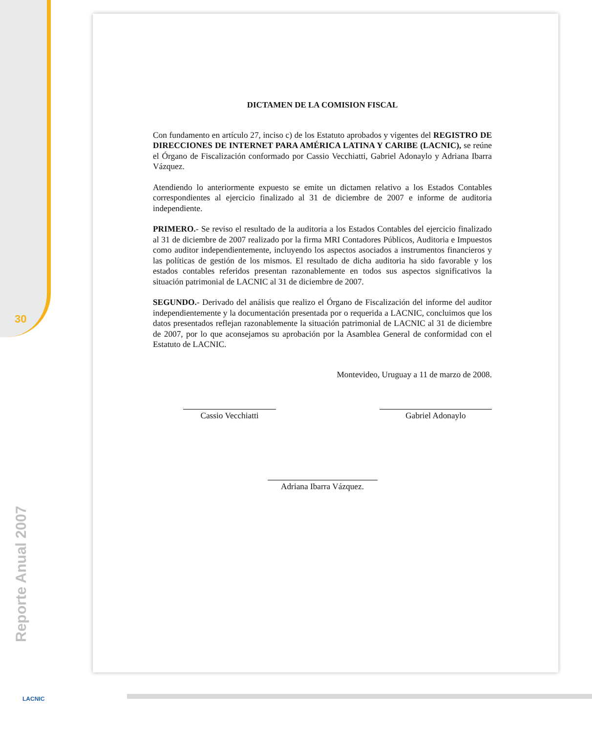30
Reporte Anual 2007
LACNIC
DICTAMEN DE LA COMISION FISCAL
Con fundamento en artículo 27, inciso c) de los Estatuto aprobados y vigentes del REGISTRO DE DIRECCIONES DE INTERNET PARA AMÉRICA LATINA Y CARIBE (LACNIC), se reúne el Órgano de Fiscalización conformado por Cassio Vecchiatti, Gabriel Adonaylo y Adriana Ibarra Vázquez.
Atendiendo lo anteriormente expuesto se emite un dictamen relativo a los Estados Contables correspondientes al ejercicio finalizado al 31 de diciembre de 2007 e informe de auditoria independiente.
PRIMERO.- Se reviso el resultado de la auditoria a los Estados Contables del ejercicio finalizado al 31 de diciembre de 2007 realizado por la firma MRI Contadores Públicos, Auditoria e Impuestos como auditor independientemente, incluyendo los aspectos asociados a instrumentos financieros y las políticas de gestión de los mismos. El resultado de dicha auditoria ha sido favorable y los estados contables referidos presentan razonablemente en todos sus aspectos significativos la situación patrimonial de LACNIC al 31 de diciembre de 2007.
SEGUNDO.- Derivado del análisis que realizo el Órgano de Fiscalización del informe del auditor independientemente y la documentación presentada por o requerida a LACNIC, concluimos que los datos presentados reflejan razonablemente la situación patrimonial de LACNIC al 31 de diciembre de 2007, por lo que aconsejamos su aprobación por la Asamblea General de conformidad con el Estatuto de LACNIC.
Montevideo, Uruguay a 11 de marzo de 2008.
Cassio Vecchiatti Gabriel Adonaylo
Adriana Ibarra Vázquez.